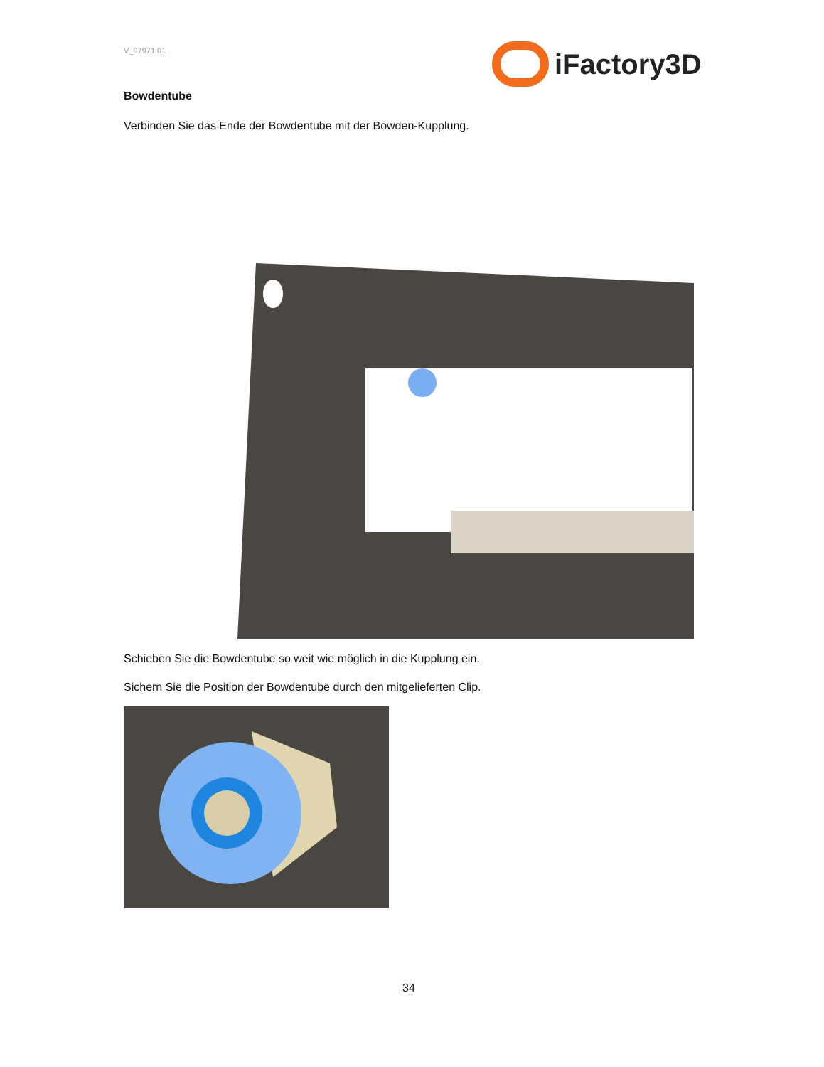V_97971.01 iFactory3D
Bowdentube
Verbinden Sie das Ende der Bowdentube mit der Bowden-Kupplung.
Schieben Sie die Bowdentube so weit wie möglich in die Kupplung ein.
Sichern Sie die Position der Bowdentube durch den mitgelieferten Clip.
34